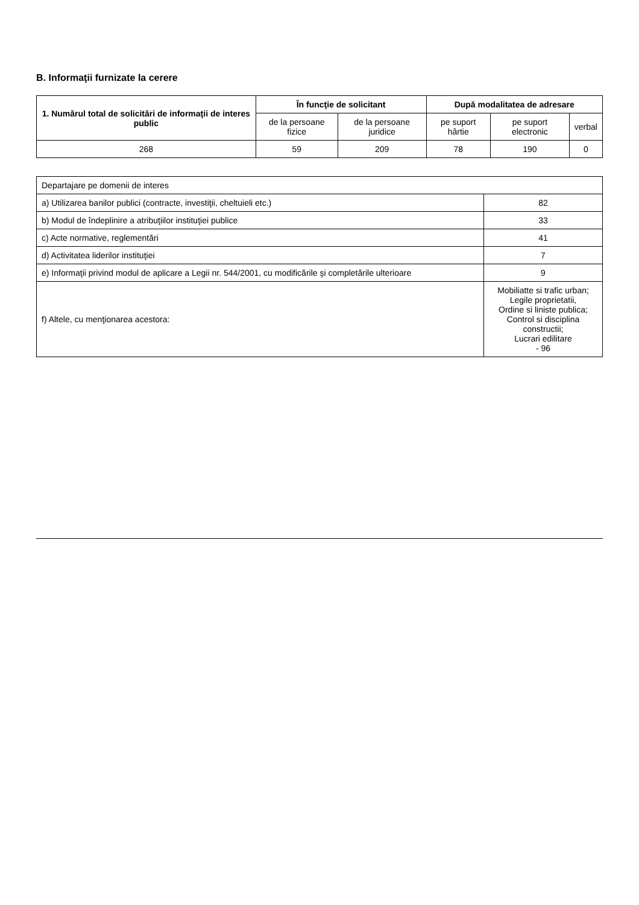B. Informaţii furnizate la cerere
| 1. Numărul total de solicitări de informaţii de interes public | În funcţie de solicitant | | După modalitatea de adresare | | |
| --- | --- | --- | --- | --- | --- |
| | de la persoane fizice | de la persoane juridice | pe suport hârtie | pe suport electronic | verbal |
| 268 | 59 | 209 | 78 | 190 | 0 |
| Departajare pe domenii de interes | |
| a) Utilizarea banilor publici (contracte, investiţii, cheltuieli etc.) | 82 |
| b) Modul de îndeplinire a atribuţiilor instituţiei publice | 33 |
| c) Acte normative, reglementări | 41 |
| d) Activitatea liderilor instituţiei | 7 |
| e) Informaţii privind modul de aplicare a Legii nr. 544/2001, cu modificările şi completările ulterioare | 9 |
| f) Altele, cu menţionarea acestora: | Mobiliatte si trafic urban; Legile proprietatii, Ordine si liniste publica; Control si disciplina constructii; Lucrari edilitare - 96 |